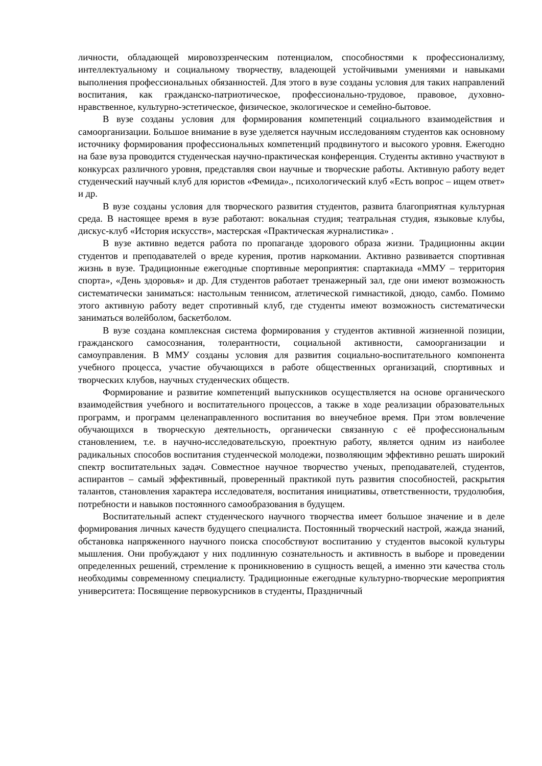личности, обладающей мировоззренческим потенциалом, способностями к профессионализму, интеллектуальному и социальному творчеству, владеющей устойчивыми умениями и навыками выполнения профессиональных обязанностей. Для этого в вузе созданы условия для таких направлений воспитания, как гражданско-патриотическое, профессионально-трудовое, правовое, духовно-нравственное, культурно-эстетическое, физическое, экологическое и семейно-бытовое.
В вузе созданы условия для формирования компетенций социального взаимодействия и самоорганизации. Большое внимание в вузе уделяется научным исследованиям студентов как основному источнику формирования профессиональных компетенций продвинутого и высокого уровня. Ежегодно на базе вуза проводится студенческая научно-практическая конференция. Студенты активно участвуют в конкурсах различного уровня, представляя свои научные и творческие работы. Активную работу ведет студенческий научный клуб для юристов «Фемида»., психологический клуб «Есть вопрос – ищем ответ» и др.
В вузе созданы условия для творческого развития студентов, развита благоприятная культурная среда. В настоящее время в вузе работают: вокальная студия; театральная студия, языковые клубы, дискус-клуб «История искусств», мастерская «Практическая журналистика» .
В вузе активно ведется работа по пропаганде здорового образа жизни. Традиционны акции студентов и преподавателей о вреде курения, против наркомании. Активно развивается спортивная жизнь в вузе. Традиционные ежегодные спортивные мероприятия: спартакиада «ММУ – территория спорта», «День здоровья» и др. Для студентов работает тренажерный зал, где они имеют возможность систематически заниматься: настольным теннисом, атлетической гимнастикой, дзюдо, самбо. Помимо этого активную работу ведет спротивный клуб, где студенты имеют возможность систематически заниматься волейболом, баскетболом.
В вузе создана комплексная система формирования у студентов активной жизненной позиции, гражданского самосознания, толерантности, социальной активности, самоорганизации и самоуправления. В ММУ созданы условия для развития социально-воспитательного компонента учебного процесса, участие обучающихся в работе общественных организаций, спортивных и творческих клубов, научных студенческих обществ.
Формирование и развитие компетенций выпускников осуществляется на основе органического взаимодействия учебного и воспитательного процессов, а также в ходе реализации образовательных программ, и программ целенаправленного воспитания во внеучебное время. При этом вовлечение обучающихся в творческую деятельность, органически связанную с её профессиональным становлением, т.е. в научно-исследовательскую, проектную работу, является одним из наиболее радикальных способов воспитания студенческой молодежи, позволяющим эффективно решать широкий спектр воспитательных задач. Совместное научное творчество ученых, преподавателей, студентов, аспирантов – самый эффективный, проверенный практикой путь развития способностей, раскрытия талантов, становления характера исследователя, воспитания инициативы, ответственности, трудолюбия, потребности и навыков постоянного самообразования в будущем.
Воспитательный аспект студенческого научного творчества имеет большое значение и в деле формирования личных качеств будущего специалиста. Постоянный творческий настрой, жажда знаний, обстановка напряженного научного поиска способствуют воспитанию у студентов высокой культуры мышления. Они пробуждают у них подлинную сознательность и активность в выборе и проведении определенных решений, стремление к проникновению в сущность вещей, а именно эти качества столь необходимы современному специалисту. Традиционные ежегодные культурно-творческие мероприятия университета: Посвящение первокурсников в студенты, Праздничный